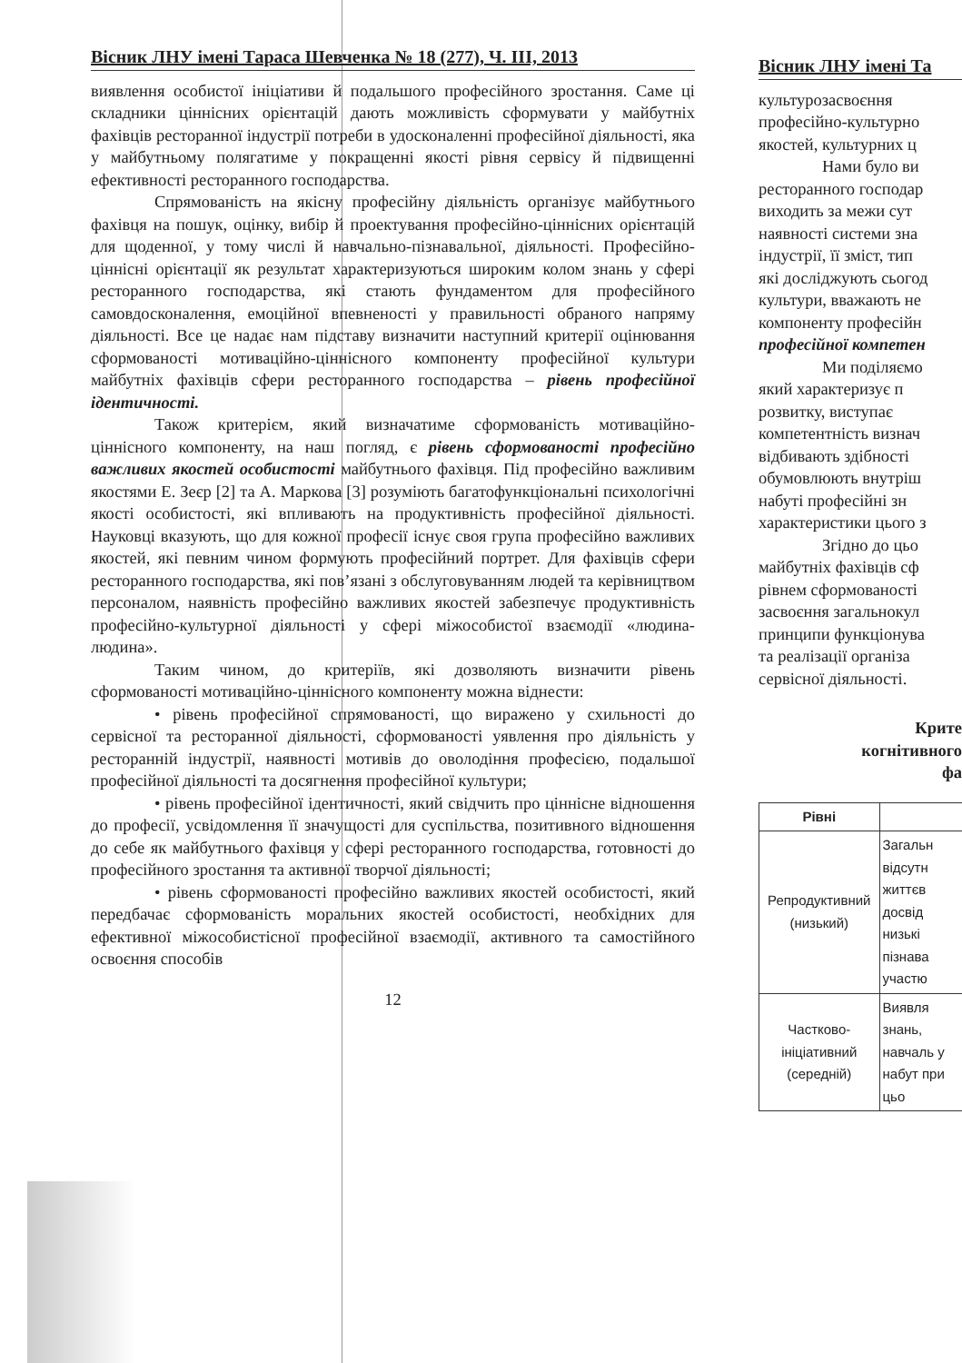Вісник ЛНУ імені Тараса Шевченка № 18 (277), Ч. ІІІ, 2013
виявлення особистої ініціативи й подальшого професійного зростання. Саме ці складники ціннісних орієнтацій дають можливість сформувати у майбутніх фахівців ресторанної індустрії потреби в удосконаленні професійної діяльності, яка у майбутньому полягатиме у покращенні якості рівня сервісу й підвищенні ефективності ресторанного господарства.
Спрямованість на якісну професійну діяльність організує майбутнього фахівця на пошук, оцінку, вибір й проектування професійно-ціннісних орієнтацій для щоденної, у тому числі й навчально-пізнавальної, діяльності. Професійно-ціннісні орієнтації як результат характеризуються широким колом знань у сфері ресторанного господарства, які стають фундаментом для професійного самовдосконалення, емоційної впевненості у правильності обраного напряму діяльності. Все це надає нам підставу визначити наступний критерії оцінювання сформованості мотиваційно-ціннісного компоненту професійної культури майбутніх фахівців сфери ресторанного господарства – рівень професійної ідентичності.
Також критерієм, який визначатиме сформованість мотиваційно-ціннісного компоненту, на наш погляд, є рівень сформованості професійно важливих якостей особистості майбутнього фахівця. Під професійно важливим якостями Е. Зеєр [2] та А. Маркова [3] розуміють багатофункціональні психологічні якості особистості, які впливають на продуктивність професійної діяльності. Науковці вказують, що для кожної професії існує своя група професійно важливих якостей, які певним чином формують професійний портрет. Для фахівців сфери ресторанного господарства, які пов’язані з обслуговуванням людей та керівництвом персоналом, наявність професійно важливих якостей забезпечує продуктивність професійно-культурної діяльності у сфері міжособистої взаємодії «людина-людина».
Таким чином, до критеріїв, які дозволяють визначити рівень сформованості мотиваційно-ціннісного компоненту можна віднести:
• рівень професійної спрямованості, що виражено у схильності до сервісної та ресторанної діяльності, сформованості уявлення про діяльність у ресторанній індустрії, наявності мотивів до оволодіння професією, подальшої професійної діяльності та досягнення професійної культури;
• рівень професійної ідентичності, який свідчить про ціннісне відношення до професії, усвідомлення її значущості для суспільства, позитивного відношення до себе як майбутнього фахівця у сфері ресторанного господарства, готовності до професійного зростання та активної творчої діяльності;
• рівень сформованості професійно важливих якостей особистості, який передбачає сформованість моральних якостей особистості, необхідних для ефективної міжособистісної професійної взаємодії, активного та самостійного освоєння способів
12
Вісник ЛНУ імені Та
культурозасвоєння
професійно-культурно
якостей, культурних ц
Нами було ви
ресторанного господар
виходить за межи сут
наявності системи зна
індустрії, її зміст, тип
які досліджують сьогод
культури, вважають не
компоненту професійн
професійної компетен
Ми поділяємо
який характеризує п
розвитку, виступає
компетентність визнач
відбивають здібності
обумовлюють внутріш
набуті професійні зн
характеристики цього з
Згідно до цьо
майбутніх фахівців сф
рівнем сформованості
засвоєння загальнокул
принципи функціонува
та реалізації організа
сервісної діяльності.
Крите
когнітивного
фа
| Рівні | |
| Репродуктивний (низький) | Загальн відсутн життєв досвід низькі пізнава участю |
| Частково-ініціативний (середній) | Виявля знань, навчаль у набут при цьо |